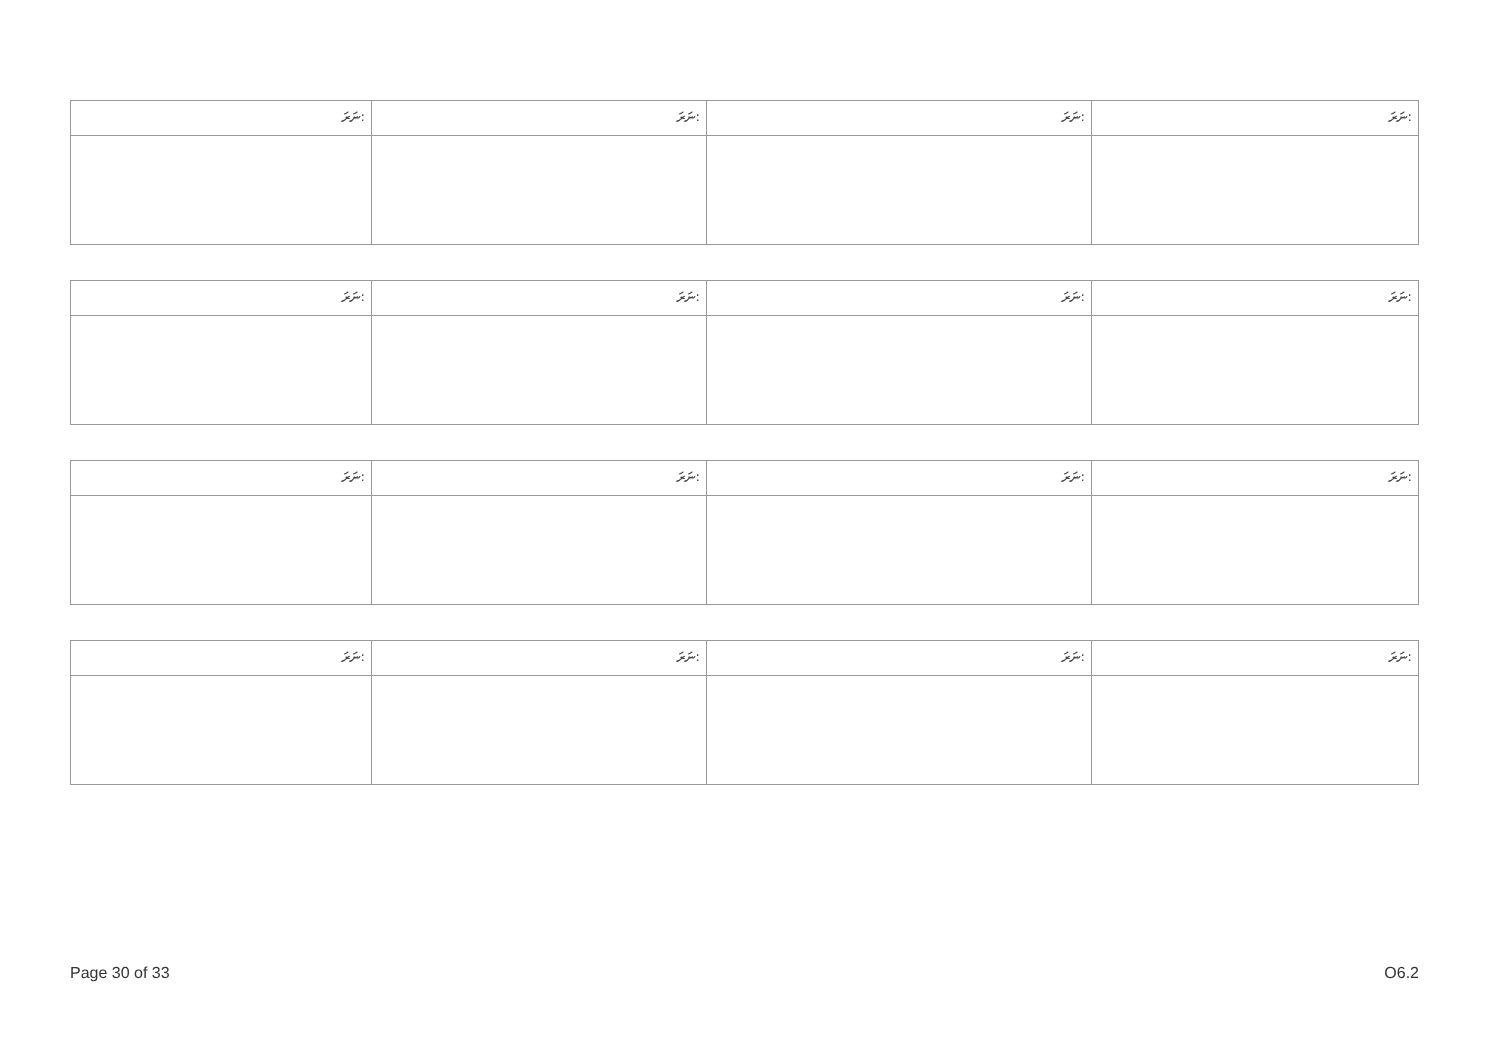| ނަރަ: | ނަރަ: | ނަރަ: | ނަރަ: |
| ނަރަ: | ނަރަ: | ނަރަ: | ނަރަ: |
| ނަރަ: | ނަރަ: | ނަރަ: | ނަރަ: |
| ނަރަ: | ނަރަ: | ނަރަ: | ނަރަ: |
Page 30 of 33 O6.2